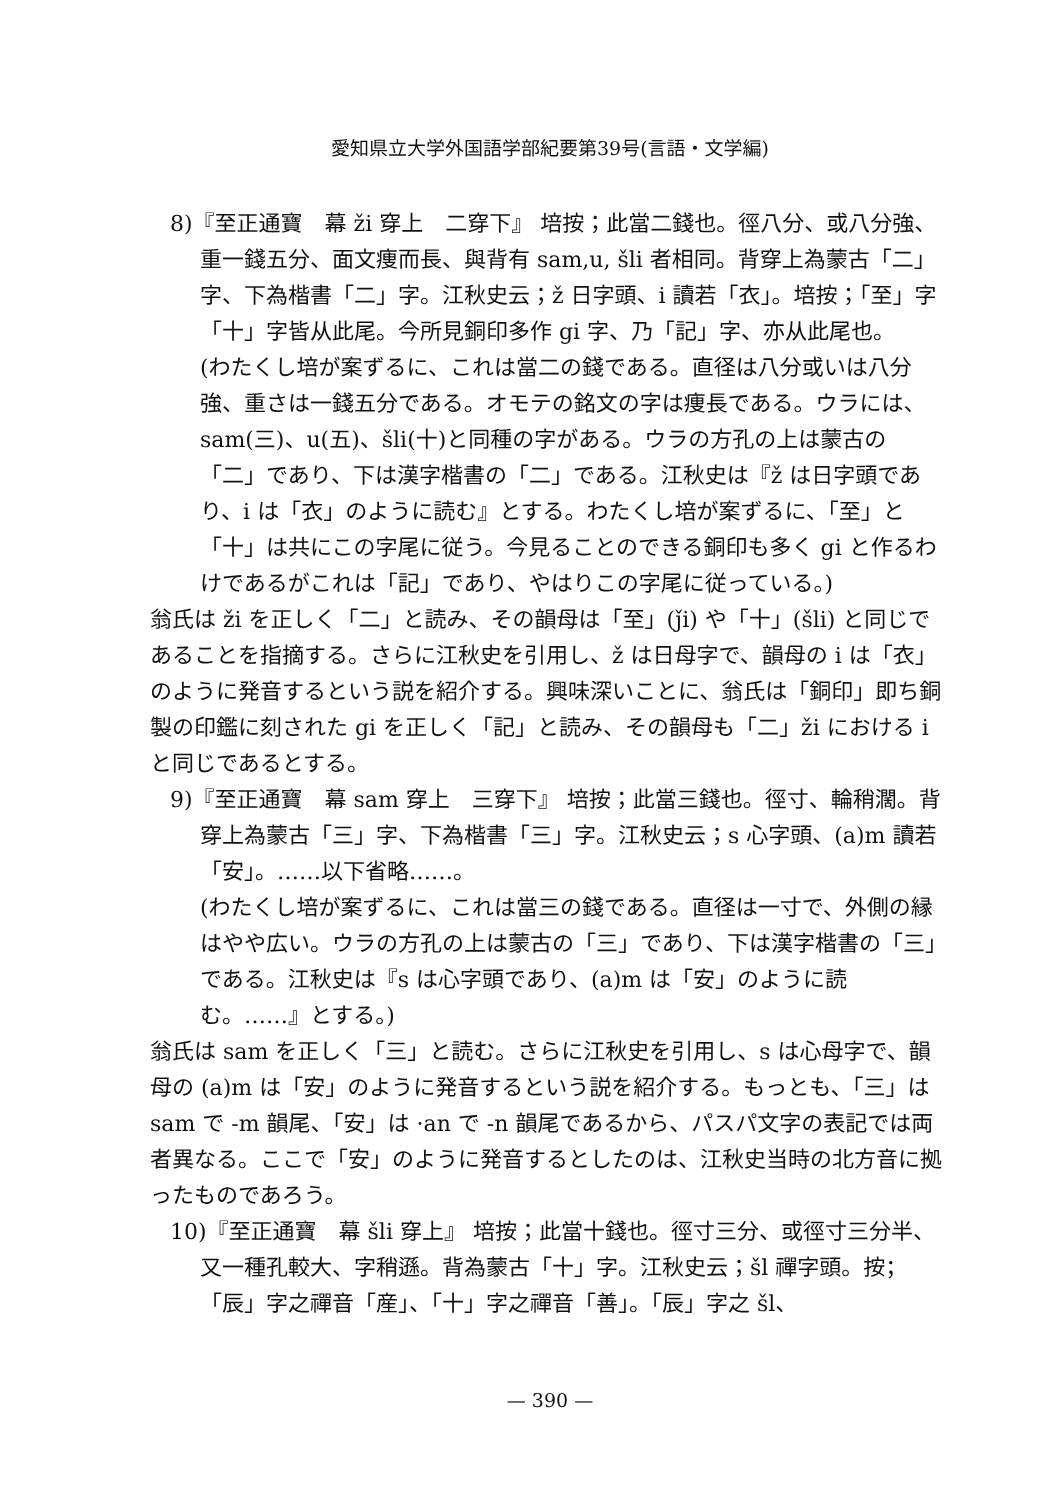愛知県立大学外国語学部紀要第39号(言語・文学編)
8)『至正通寶　幕 ži 穿上　二穿下』 培按；此當二錢也。徑八分、或八分強、重一錢五分、面文痩而長、與背有 sam,u, šli 者相同。背穿上為蒙古「二」字、下為楷書「二」字。江秋史云；ž 日字頭、i 讀若「衣」。培按；「至」字「十」字皆从此尾。今所見銅印多作 gi 字、乃「記」字、亦从此尾也。
(わたくし培が案ずるに、これは當二の錢である。直径は八分或いは八分強、重さは一錢五分である。オモテの銘文の字は痩長である。ウラには、sam(三)、u(五)、šli(十)と同種の字がある。ウラの方孔の上は蒙古の「二」であり、下は漢字楷書の「二」である。江秋史は『ž は日字頭であり、i は「衣」のように読む』とする。わたくし培が案ずるに、「至」と「十」は共にこの字尾に従う。今見ることのできる銅印も多く gi と作るわけであるがこれは「記」であり、やはりこの字尾に従っている。)
翁氏は ži を正しく「二」と読み、その韻母は「至」(ǰi) や「十」(šli) と同じであることを指摘する。さらに江秋史を引用し、ž は日母字で、韻母の i は「衣」のように発音するという説を紹介する。興味深いことに、翁氏は「銅印」即ち銅製の印鑑に刻された gi を正しく「記」と読み、その韻母も「二」ži における i と同じであるとする。
9)『至正通寶　幕 sam 穿上　三穿下』 培按；此當三錢也。徑寸、輪稍濶。背穿上為蒙古「三」字、下為楷書「三」字。江秋史云；s 心字頭、(a)m 讀若「安」。……以下省略……。
(わたくし培が案ずるに、これは當三の錢である。直径は一寸で、外側の縁はやや広い。ウラの方孔の上は蒙古の「三」であり、下は漢字楷書の「三」である。江秋史は『s は心字頭であり、(a)m は「安」のように読む。……』とする。)
翁氏は sam を正しく「三」と読む。さらに江秋史を引用し、s は心母字で、韻母の (a)m は「安」のように発音するという説を紹介する。もっとも、「三」は sam で -m 韻尾、「安」は ·an で -n 韻尾であるから、パスパ文字の表記では両者異なる。ここで「安」のように発音するとしたのは、江秋史当時の北方音に拠ったものであろう。
10)『至正通寶　幕 šli 穿上』 培按；此當十錢也。徑寸三分、或徑寸三分半、又一種孔較大、字稍遜。背為蒙古「十」字。江秋史云；šl 禪字頭。按；「辰」字之禪音「産」、「十」字之禪音「善」。「辰」字之 šl、
— 390 —